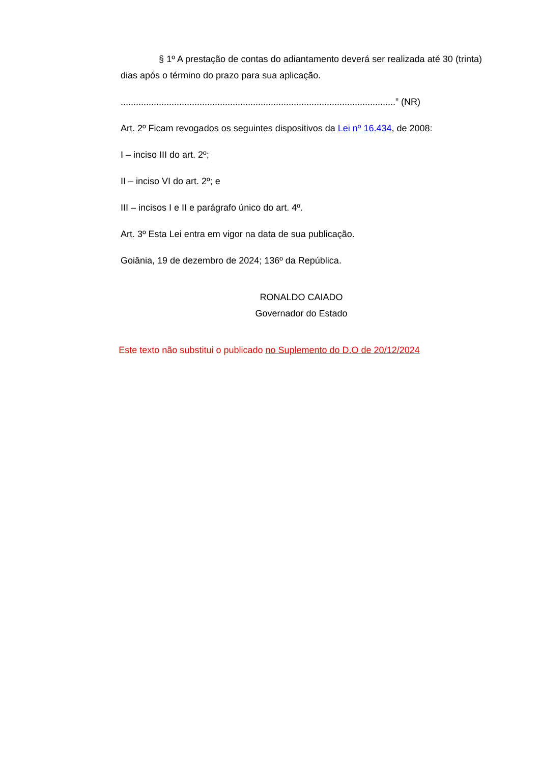§ 1º A prestação de contas do adiantamento deverá ser realizada até 30 (trinta) dias após o término do prazo para sua aplicação.
............................................................................................................” (NR)
Art. 2º Ficam revogados os seguintes dispositivos da Lei nº 16.434, de 2008:
I – inciso III do art. 2º;
II – inciso VI do art. 2º; e
III – incisos I e II e parágrafo único do art. 4º.
Art. 3º Esta Lei entra em vigor na data de sua publicação.
Goiânia, 19 de dezembro de 2024; 136º da República.
RONALDO CAIADO
Governador do Estado
Este texto não substitui o publicado no Suplemento do D.O de 20/12/2024